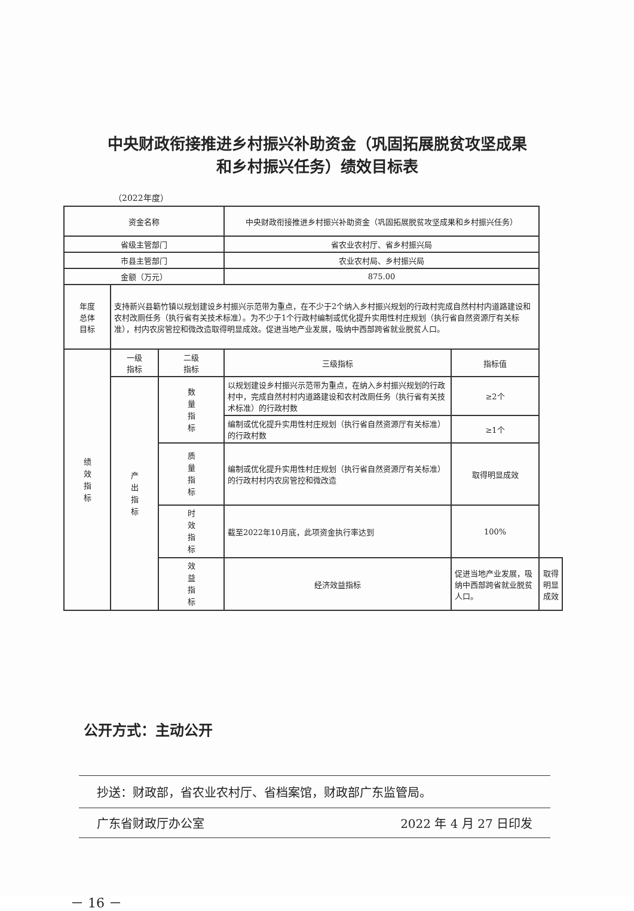中央财政衔接推进乡村振兴补助资金（巩固拓展脱贫攻坚成果
和乡村振兴任务）绩效目标表
（2022年度）
| 资金名称 | | | 中央财政衔接推进乡村振兴补助资金（巩固拓展脱贫攻坚成果和乡村振兴任务） | | |
| 省级主管部门 | | | 省农业农村厅、省乡村振兴局 | | |
| 市县主管部门 | | | 农业农村局、乡村振兴局 | | |
| 金额（万元） | | | 875.00 | | |
| 年度 总体 目标 | 支持新兴县簕竹镇以规划建设乡村振兴示范带为重点，在不少于2个纳入乡村振兴规划的行政村完成自然村村内道路建设和农村改厕任务（执行省有关技术标准）。为不少于1个行政村编制或优化提升实用性村庄规划（执行省自然资源厅有关标准），村内农房管控和微改造取得明显成效。促进当地产业发展，吸纳中西部跨省就业脱贫人口。 | | | | |
| 绩效指标 | 一级 指标 | 二级 指标 | 三级指标 | 指标值 | |
| | 产出指标 | 数量指标 | 以规划建设乡村振兴示范带为重点，在纳入乡村振兴规划的行政村中，完成自然村村内道路建设和农村改厕任务（执行省有关技术标准）的行政村数 | ≥2个 | |
| | | | 编制或优化提升实用性村庄规划（执行省自然资源厅有关标准）的行政村数 | ≥1个 | |
| | | 质量指标 | 编制或优化提升实用性村庄规划（执行省自然资源厅有关标准）的行政村村内农房管控和微改造 | 取得明显成效 | |
| | | 时效指标 | 截至2022年10月底，此项资金执行率达到 | 100% | |
| | | 效益指标 | 经济效益指标 | 促进当地产业发展，吸纳中西部跨省就业脱贫人口。 | 取得明显成效 |
公开方式：主动公开
抄送：财政部，省农业农村厅、省档案馆，财政部广东监管局。
广东省财政厅办公室 2022 年 4 月 27 日印发
－ 16 －